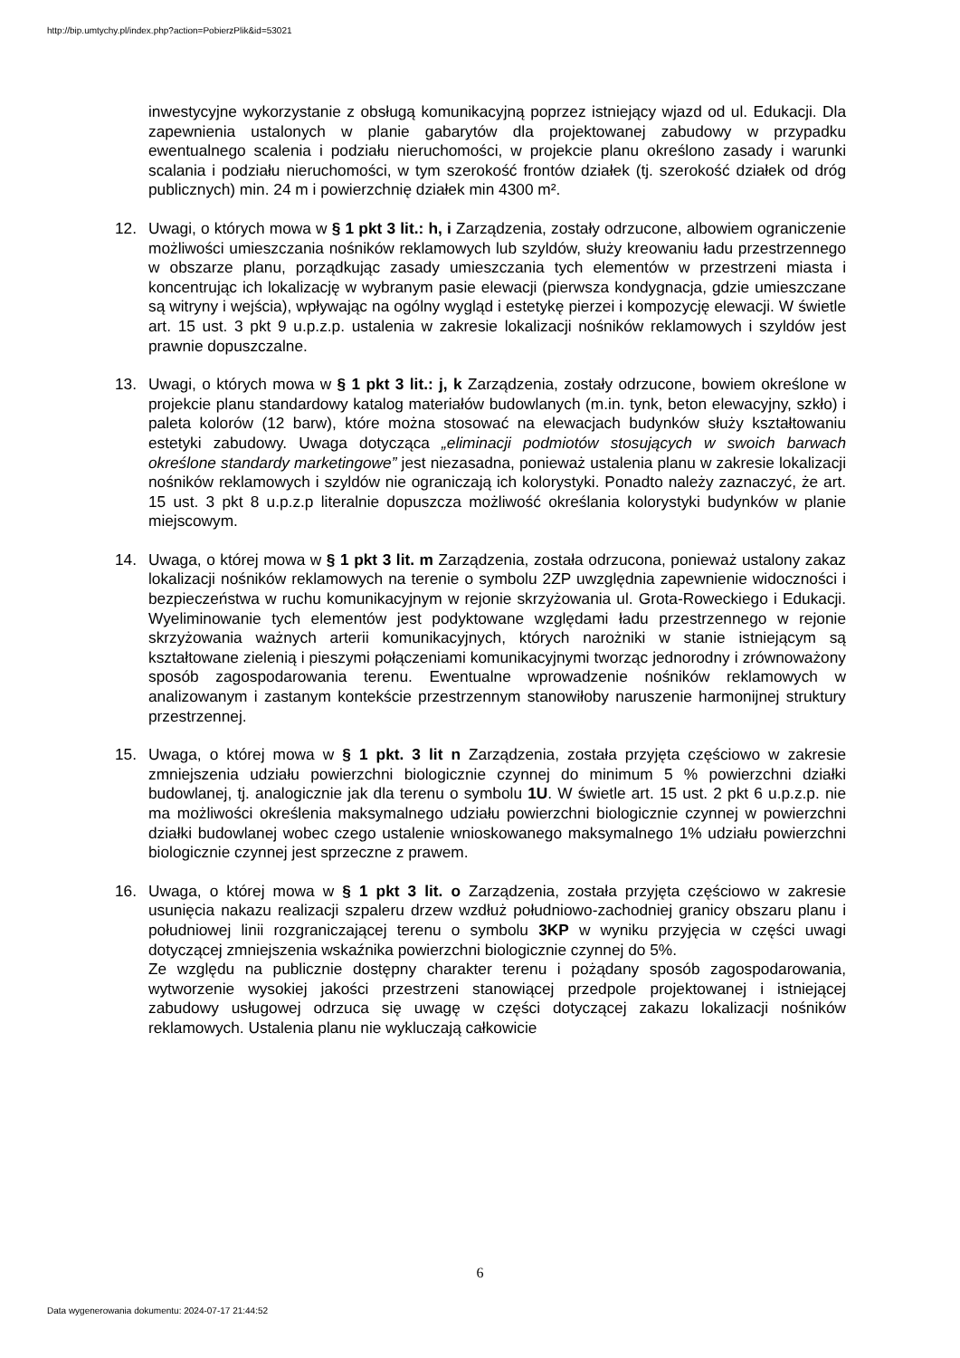http://bip.umtychy.pl/index.php?action=PobierzPlik&id=53021
inwestycyjne wykorzystanie z obsługą komunikacyjną poprzez istniejący wjazd od ul. Edukacji. Dla zapewnienia ustalonych w planie gabarytów dla projektowanej zabudowy w przypadku ewentualnego scalenia i podziału nieruchomości, w projekcie planu określono zasady i warunki scalania i podziału nieruchomości, w tym szerokość frontów działek (tj. szerokość działek od dróg publicznych) min. 24 m i powierzchnię działek min 4300 m².
12. Uwagi, o których mowa w § 1 pkt 3 lit.: h, i Zarządzenia, zostały odrzucone, albowiem ograniczenie możliwości umieszczania nośników reklamowych lub szyldów, służy kreowaniu ładu przestrzennego w obszarze planu, porządkując zasady umieszczania tych elementów w przestrzeni miasta i koncentrując ich lokalizację w wybranym pasie elewacji (pierwsza kondygnacja, gdzie umieszczane są witryny i wejścia), wpływając na ogólny wygląd i estetykę pierzei i kompozycję elewacji. W świetle art. 15 ust. 3 pkt 9 u.p.z.p. ustalenia w zakresie lokalizacji nośników reklamowych i szyldów jest prawnie dopuszczalne.
13. Uwagi, o których mowa w § 1 pkt 3 lit.: j, k Zarządzenia, zostały odrzucone, bowiem określone w projekcie planu standardowy katalog materiałów budowlanych (m.in. tynk, beton elewacyjny, szkło) i paleta kolorów (12 barw), które można stosować na elewacjach budynków służy kształtowaniu estetyki zabudowy. Uwaga dotycząca „eliminacji podmiotów stosujących w swoich barwach określone standardy marketingowe” jest niezasadna, ponieważ ustalenia planu w zakresie lokalizacji nośników reklamowych i szyldów nie ograniczają ich kolorystyki. Ponadto należy zaznaczyć, że art. 15 ust. 3 pkt 8 u.p.z.p literalnie dopuszcza możliwość określania kolorystyki budynków w planie miejscowym.
14. Uwaga, o której mowa w § 1 pkt 3 lit. m Zarządzenia, została odrzucona, ponieważ ustalony zakaz lokalizacji nośników reklamowych na terenie o symbolu 2ZP uwzględnia zapewnienie widoczności i bezpieczeństwa w ruchu komunikacyjnym w rejonie skrzyżowania ul. Grota-Roweckiego i Edukacji. Wyeliminowanie tych elementów jest podyktowane względami ładu przestrzennego w rejonie skrzyżowania ważnych arterii komunikacyjnych, których narożniki w stanie istniejącym są kształtowane zielenią i pieszymi połączeniami komunikacyjnymi tworząc jednorodny i zrównoważony sposób zagospodarowania terenu. Ewentualne wprowadzenie nośników reklamowych w analizowanym i zastanym kontekście przestrzennym stanowiłoby naruszenie harmonijnej struktury przestrzennej.
15. Uwaga, o której mowa w § 1 pkt. 3 lit n Zarządzenia, została przyjęta częściowo w zakresie zmniejszenia udziału powierzchni biologicznie czynnej do minimum 5 % powierzchni działki budowlanej, tj. analogicznie jak dla terenu o symbolu 1U. W świetle art. 15 ust. 2 pkt 6 u.p.z.p. nie ma możliwości określenia maksymalnego udziału powierzchni biologicznie czynnej w powierzchni działki budowlanej wobec czego ustalenie wnioskowanego maksymalnego 1% udziału powierzchni biologicznie czynnej jest sprzeczne z prawem.
16. Uwaga, o której mowa w § 1 pkt 3 lit. o Zarządzenia, została przyjęta częściowo w zakresie usunięcia nakazu realizacji szpaleru drzew wzdłuż południowo-zachodniej granicy obszaru planu i południowej linii rozgraniczającej terenu o symbolu 3KP w wyniku przyjęcia w części uwagi dotyczącej zmniejszenia wskaźnika powierzchni biologicznie czynnej do 5%.
Ze względu na publicznie dostępny charakter terenu i pożądany sposób zagospodarowania, wytworzenie wysokiej jakości przestrzeni stanowiącej przedpole projektowanej i istniejącej zabudowy usługowej odrzuca się uwagę w części dotyczącej zakazu lokalizacji nośników reklamowych. Ustalenia planu nie wykluczają całkowicie
6
Data wygenerowania dokumentu: 2024-07-17 21:44:52